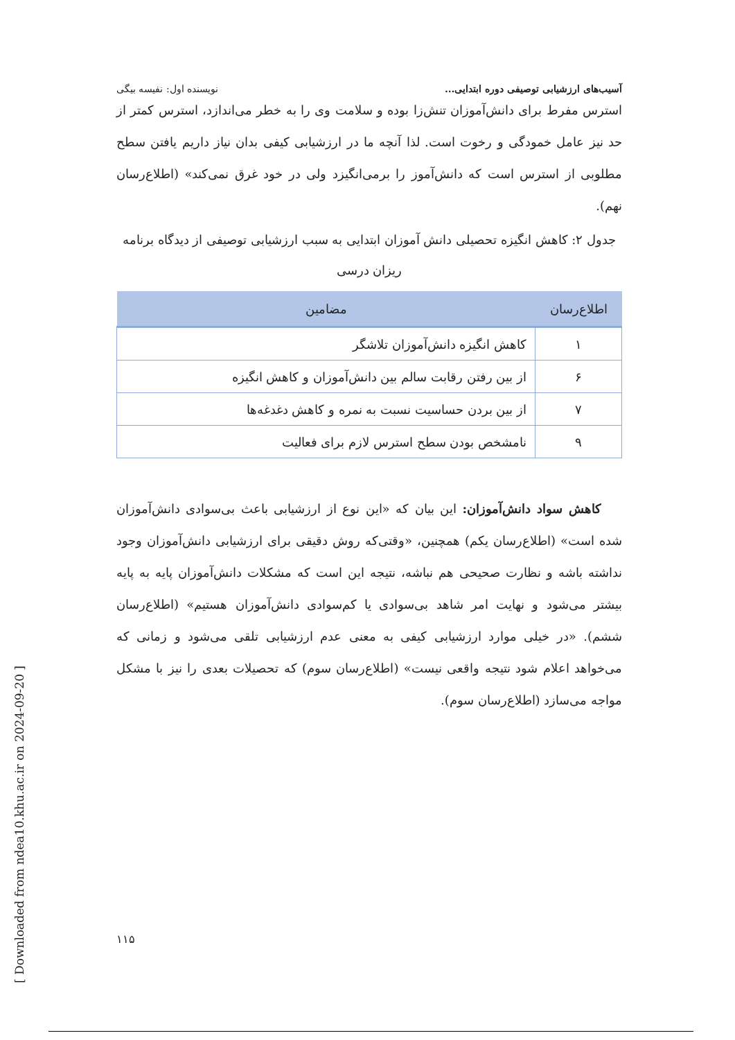آسیب‌های ارزشیابی توصیفی دوره ابتدایی... نویسنده اول: نفیسه بیگی
استرس مفرط برای دانش‌آموزان تنش‌زا بوده و سلامت وی را به خطر می‌اندازد، استرس کمتر از حد نیز عامل خمودگی و رخوت است. لذا آنچه ما در ارزشیابی کیفی بدان نیاز داریم یافتن سطح مطلوبی از استرس است که دانش‌آموز را برمی‌انگیزد ولی در خود غرق نمی‌کند» (اطلاع‌رسان نهم).
جدول ۲: کاهش انگیزه تحصیلی دانش آموزان ابتدایی به سبب ارزشیابی توصیفی از دیدگاه برنامه ریزان درسی
| اطلاع‌رسان | مضامین |
| --- | --- |
| ۱ | کاهش انگیزه دانش‌آموزان تلاشگر |
| ۶ | از بین رفتن رقابت سالم بین دانش‌آموزان و کاهش انگیزه |
| ۷ | از بین بردن حساسیت نسبت به نمره و کاهش دغدغه‌ها |
| ۹ | نامشخص بودن سطح استرس لازم برای فعالیت |
کاهش سواد دانش‌آموزان: این بیان که «این نوع از ارزشیابی باعث بی‌سوادی دانش‌آموزان شده است» (اطلاع‌رسان یکم) همچنین، «وقتی‌که روش دقیقی برای ارزشیابی دانش‌آموزان وجود نداشته باشه و نظارت صحیحی هم نباشه، نتیجه این است که مشکلات دانش‌آموزان پایه به پایه بیشتر می‌شود و نهایت امر شاهد بی‌سوادی یا کم‌سوادی دانش‌آموزان هستیم» (اطلاع‌رسان ششم). «در خیلی موارد ارزشیابی کیفی به معنی عدم ارزشیابی تلقی می‌شود و زمانی که می‌خواهد اعلام شود نتیجه واقعی نیست» (اطلاع‌رسان سوم) که تحصیلات بعدی را نیز با مشکل مواجه می‌سازد (اطلاع‌رسان سوم).
[ Downloaded from ndea10.khu.ac.ir on 2024-09-20 ]
۱۱۵